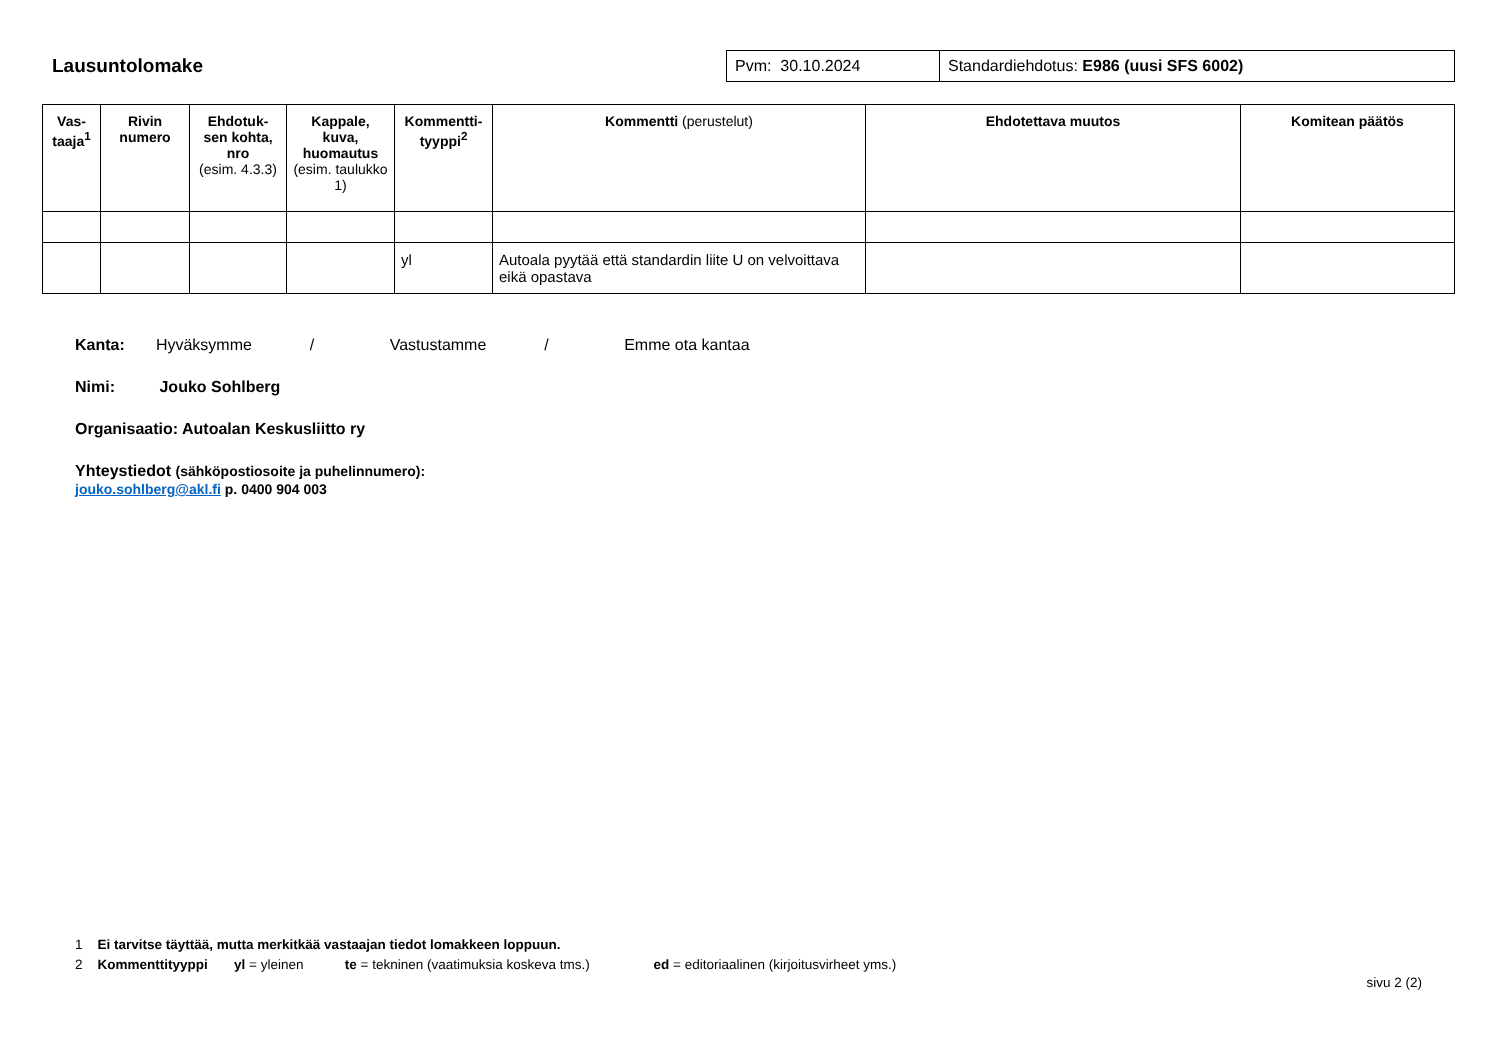Lausuntolomake
| Pvm: 30.10.2024 | Standardiehdotus: E986 (uusi SFS 6002) |
| Vas-taaja<sup>1</sup> | Rivin numero | Ehdotuk-sen kohta, nro (esim. 4.3.3) | Kappale, kuva, huomautus (esim. taulukko 1) | Kommentti-tyyppi<sup>2</sup> | Kommentti (perustelut) | Ehdotettava muutos | Komitean päätös |
| --- | --- | --- | --- | --- | --- | --- | --- |
| | | | | yl | Autoala pyytää että standardin liite U on velvoittava eikä opastava | | |
Kanta: Hyväksymme / Vastustamme / Emme ota kantaa
Nimi: Jouko Sohlberg
Organisaatio: Autoalan Keskusliitto ry
Yhteystiedot (sähköpostiosoite ja puhelinnumero):
jouko.sohlberg@akl.fi p. 0400 904 003
1 Ei tarvitse täyttää, mutta merkitkää vastaajan tiedot lomakkeen loppuun.
2 Kommenttityyppi yl = yleinen te = tekninen (vaatimuksia koskeva tms.) ed = editoriaalinen (kirjoitusvirheet yms.)
sivu 2 (2)